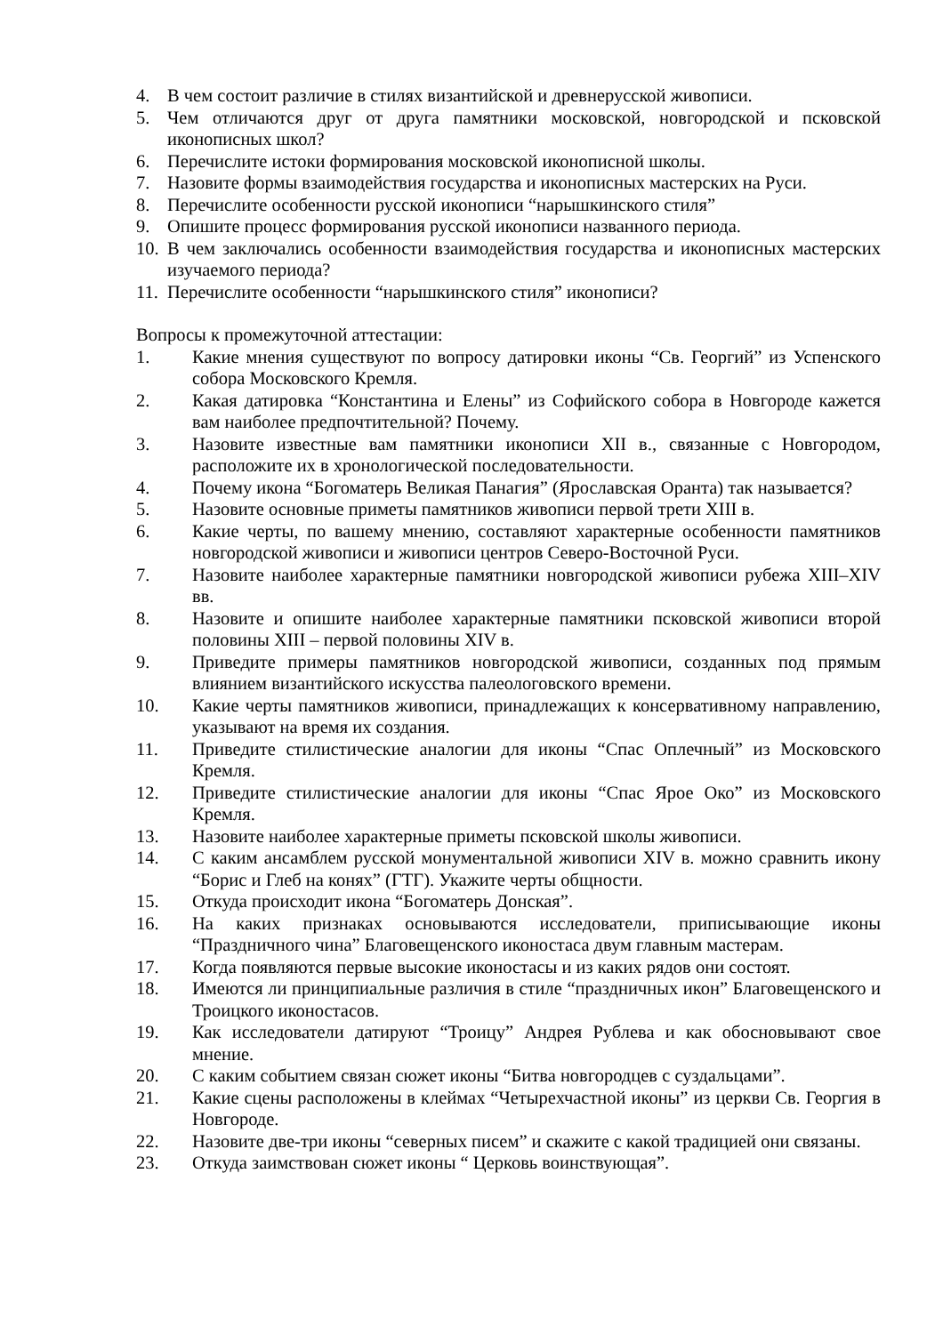4. В чем состоит различие в стилях византийской и древнерусской живописи.
5. Чем отличаются друг от друга памятники московской, новгородской и псковской иконописных школ?
6. Перечислите истоки формирования московской иконописной школы.
7. Назовите формы взаимодействия государства и иконописных мастерских на Руси.
8. Перечислите особенности русской иконописи “нарышкинского стиля”
9. Опишите процесс формирования русской иконописи названного периода.
10. В чем заключались особенности взаимодействия государства и иконописных мастерских изучаемого периода?
11. Перечислите особенности “нарышкинского стиля” иконописи?
Вопросы к промежуточной аттестации:
1. Какие мнения существуют по вопросу датировки иконы “Св. Георгий” из Успенского собора Московского Кремля.
2. Какая датировка “Константина и Елены” из Софийского собора в Новгороде кажется вам наиболее предпочтительной? Почему.
3. Назовите известные вам памятники иконописи XII в., связанные с Новгородом, расположите их в хронологической последовательности.
4. Почему икона “Богоматерь Великая Панагия” (Ярославская Оранта) так называется?
5. Назовите основные приметы памятников живописи первой трети XIII в.
6. Какие черты, по вашему мнению, составляют характерные особенности памятников новгородской живописи и живописи центров Северо-Восточной Руси.
7. Назовите наиболее характерные памятники новгородской живописи рубежа XIII–XIV вв.
8. Назовите и опишите наиболее характерные памятники псковской живописи второй половины XIII – первой половины XIV в.
9. Приведите примеры памятников новгородской живописи, созданных под прямым влиянием византийского искусства палеологовского времени.
10. Какие черты памятников живописи, принадлежащих к консервативному направлению, указывают на время их создания.
11. Приведите стилистические аналогии для иконы “Спас Оплечный” из Московского Кремля.
12. Приведите стилистические аналогии для иконы “Спас Ярое Око” из Московского Кремля.
13. Назовите наиболее характерные приметы псковской школы живописи.
14. С каким ансамблем русской монументальной живописи XIV в. можно сравнить икону “Борис и Глеб на конях” (ГТГ). Укажите черты общности.
15. Откуда происходит икона “Богоматерь Донская”.
16. На каких признаках основываются исследователи, приписывающие иконы “Праздничного чина” Благовещенского иконостаса двум главным мастерам.
17. Когда появляются первые высокие иконостасы и из каких рядов они состоят.
18. Имеются ли принципиальные различия в стиле “праздничных икон” Благовещенского и Троицкого иконостасов.
19. Как исследователи датируют “Троицу” Андрея Рублева и как обосновывают свое мнение.
20. С каким событием связан сюжет иконы “Битва новгородцев с суздальцами”.
21. Какие сцены расположены в клеймах “Четырехчастной иконы” из церкви Св. Георгия в Новгороде.
22. Назовите две-три иконы “северных писем” и скажите с какой традицией они связаны.
23. Откуда заимствован сюжет иконы “ Церковь воинствующая”.